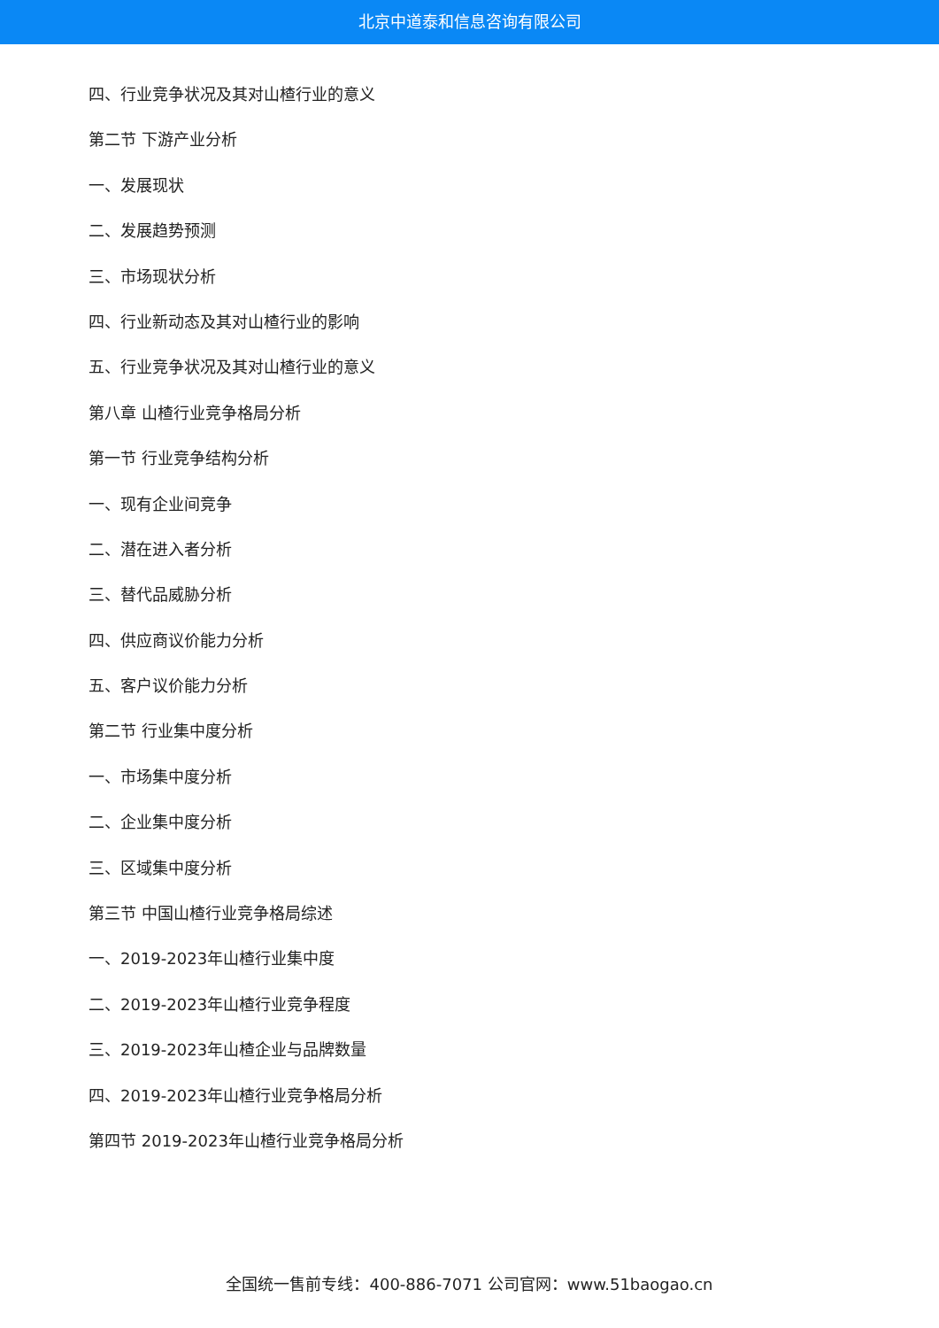北京中道泰和信息咨询有限公司
四、行业竞争状况及其对山楂行业的意义
第二节 下游产业分析
一、发展现状
二、发展趋势预测
三、市场现状分析
四、行业新动态及其对山楂行业的影响
五、行业竞争状况及其对山楂行业的意义
第八章 山楂行业竞争格局分析
第一节 行业竞争结构分析
一、现有企业间竞争
二、潜在进入者分析
三、替代品威胁分析
四、供应商议价能力分析
五、客户议价能力分析
第二节 行业集中度分析
一、市场集中度分析
二、企业集中度分析
三、区域集中度分析
第三节 中国山楂行业竞争格局综述
一、2019-2023年山楂行业集中度
二、2019-2023年山楂行业竞争程度
三、2019-2023年山楂企业与品牌数量
四、2019-2023年山楂行业竞争格局分析
第四节 2019-2023年山楂行业竞争格局分析
全国统一售前专线：400-886-7071 公司官网：www.51baogao.cn